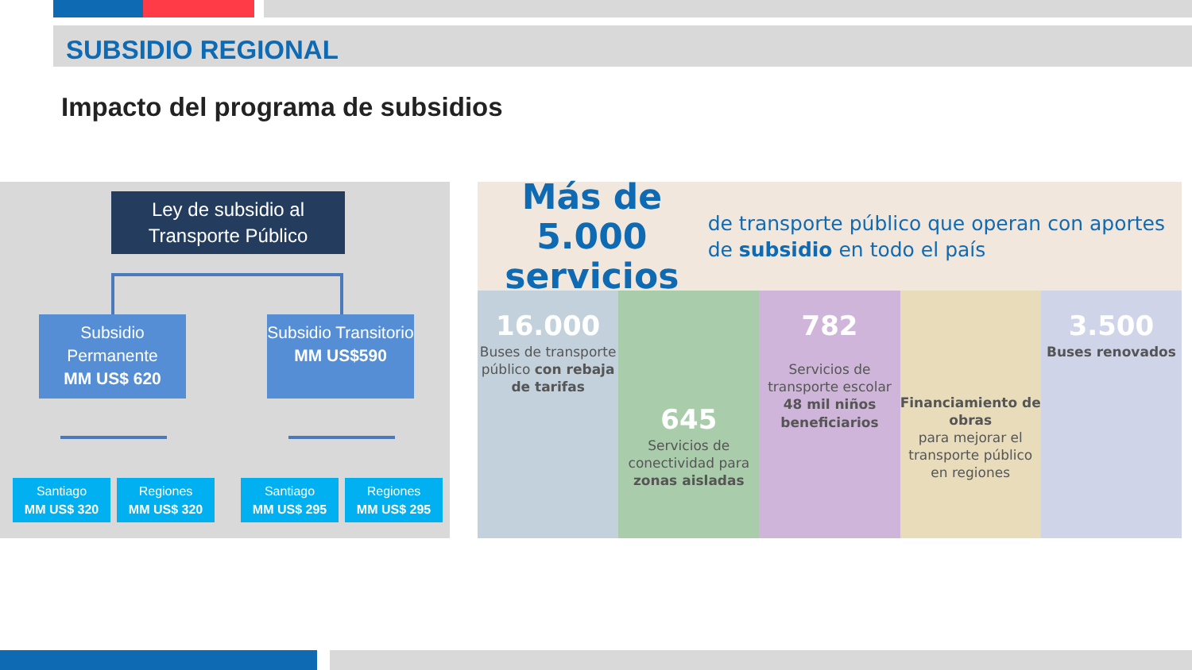SUBSIDIO REGIONAL
Impacto del programa de subsidios
Ley de subsidio al Transporte Público
Subsidio Permanente
MM US$ 620
Subsidio Transitorio
MM US$590
Santiago
MM US$ 320
Regiones
MM US$ 320
Santiago
MM US$ 295
Regiones
MM US$ 295
Más de 5.000 servicios
de transporte público que operan con aportes de subsidio en todo el país
16.000
Buses de transporte público con rebaja de tarifas
645
Servicios de conectividad para zonas aisladas
782
Servicios de transporte escolar
48 mil niños beneficiarios
Financiamiento de obras
para mejorar el transporte público en regiones
3.500
Buses renovados